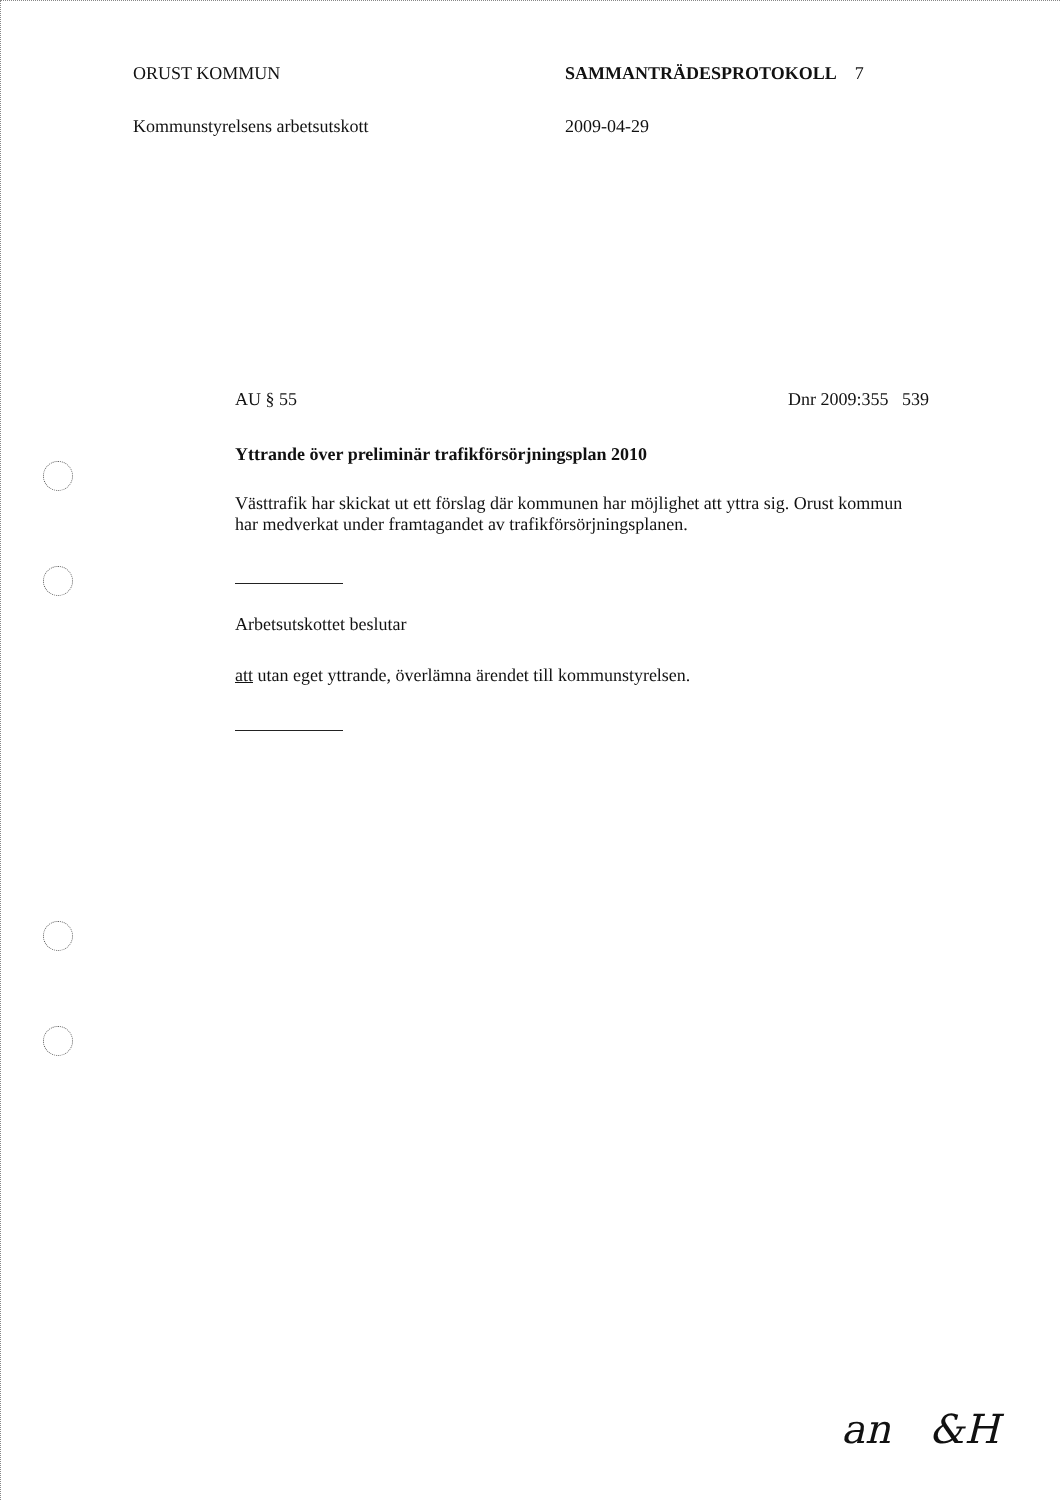ORUST KOMMUN SAMMANTRÄDESPROTOKOLL 7
Kommunstyrelsens arbetsutskott 2009-04-29
AU § 55 Dnr 2009:355 539
Yttrande över preliminär trafikförsörjningsplan 2010
Västtrafik har skickat ut ett förslag där kommunen har möjlighet att yttra sig. Orust kommun har medverkat under framtagandet av trafikförsörjningsplanen.
Arbetsutskottet beslutar
att utan eget yttrande, överlämna ärendet till kommunstyrelsen.
an &H